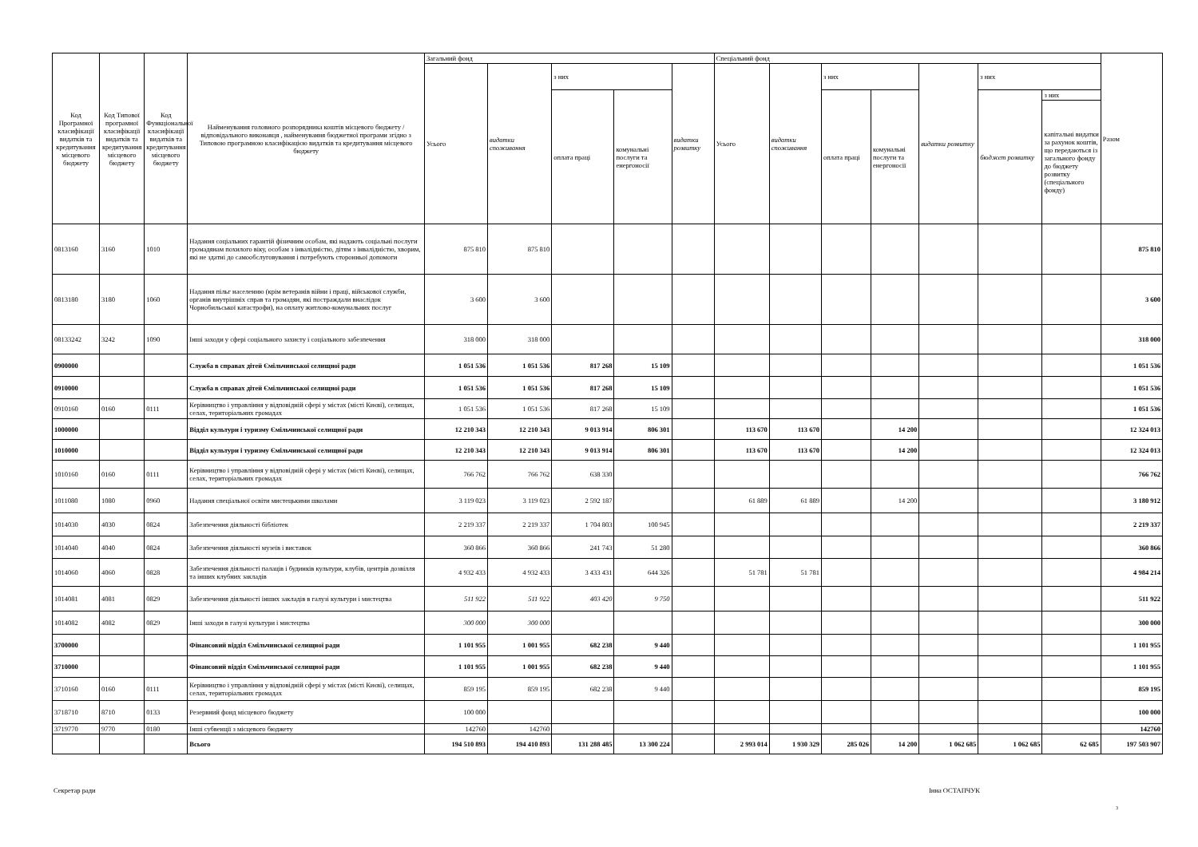| Код Програмної класифікації видатків та кредитування місцевого бюджету | Код Типової програмної класифікації видатків та кредитування місцевого бюджету | Код Функціональної класифікації видатків та кредитування місцевого бюджету | Найменування головного розпорядника коштів місцевого бюджету / відповідального виконавця , найменування бюджетної програми згідно з Типовою програмною класифікацією видатків та кредитування місцевого бюджету | Загальний фонд | | | | | Спеціальний фонд | | | | | | | Разом |
| --- | --- | --- | --- | --- | --- | --- | --- | --- | --- | --- | --- | --- | --- | --- | --- | --- |
| | | | | Усього | видатки споживання | з них | | видатки розвитку | Усього | видатки споживання | з них | | видатки розвитку | з них | | |
| | | | | | | оплата праці | комунальні послуги та енергоносії | | | | оплата праці | комунальні послуги та енергоносії | | бюджет розвитку | з них | |
| | | | | | | | | | | | | | | | капітальні видатки за рахунок коштів, що передаються із загального фонду до бюджету розвитку (спеціального фонду) | |
| 0813160 | 3160 | 1010 | Надання соціальних гарантій фізичним особам, які надають соціальні послуги громадянам похилого віку, особам з інвалідністю, дітям з інвалідністю, хворим, які не здатні до самообслуговування і потребують сторонньої допомоги | 875 810 | 875 810 | | | | | | | | | | | 875 810 |
| 0813180 | 3180 | 1060 | Надання пільг населенню (крім ветеранів війни і праці, військової служби, органів внутрішніх справ та громадян, які постраждали внаслідок Чорнобильської катастрофи), на оплату житлово-комунальних послуг | 3 600 | 3 600 | | | | | | | | | | | 3 600 |
| 08133242 | 3242 | 1090 | Інші заходи у сфері соціального захисту і соціального забезпечення | 318 000 | 318 000 | | | | | | | | | | | 318 000 |
| 0900000 | | | Служба в справах дітей Ємільчинської селищної ради | 1 051 536 | 1 051 536 | 817 268 | 15 109 | | | | | | | | | 1 051 536 |
| 0910000 | | | Служба в справах дітей Ємільчинської селищної ради | 1 051 536 | 1 051 536 | 817 268 | 15 109 | | | | | | | | | 1 051 536 |
| 0910160 | 0160 | 0111 | Керівництво і управління у відповідній сфері у містах (місті Києві), селищах, селах, територіальних громадах | 1 051 536 | 1 051 536 | 817 268 | 15 109 | | | | | | | | | 1 051 536 |
| 1000000 | | | Відділ культури і туризму Ємільчинської селищної ради | 12 210 343 | 12 210 343 | 9 013 914 | 806 301 | | 113 670 | 113 670 | | 14 200 | | | | 12 324 013 |
| 1010000 | | | Відділ культури і туризму Ємільчинської селищної ради | 12 210 343 | 12 210 343 | 9 013 914 | 806 301 | | 113 670 | 113 670 | | 14 200 | | | | 12 324 013 |
| 1010160 | 0160 | 0111 | Керівництво і управління у відповідній сфері у містах (місті Києві), селищах, селах, територіальних громадах | 766 762 | 766 762 | 638 330 | | | | | | | | | | 766 762 |
| 1011080 | 1080 | 0960 | Надання спеціальної освіти мистецькими школами | 3 119 023 | 3 119 023 | 2 592 187 | | | 61 889 | 61 889 | | 14 200 | | | | 3 180 912 |
| 1014030 | 4030 | 0824 | Забезпечення діяльності бібліотек | 2 219 337 | 2 219 337 | 1 704 803 | 100 945 | | | | | | | | | 2 219 337 |
| 1014040 | 4040 | 0824 | Забезпечення діяльності музеїв і виставок | 360 866 | 360 866 | 241 743 | 51 280 | | | | | | | | | 360 866 |
| 1014060 | 4060 | 0828 | Забезпечення діяльності палаців і будинків культури, клубів, центрів дозвілля та інших клубних закладів | 4 932 433 | 4 932 433 | 3 433 431 | 644 326 | | 51 781 | 51 781 | | | | | | 4 984 214 |
| 1014081 | 4081 | 0829 | Забезпечення діяльності інших закладів в галузі культури і мистецтва | 511 922 | 511 922 | 403 420 | 9 750 | | | | | | | | | 511 922 |
| 1014082 | 4082 | 0829 | Інші заходи в галузі культури і мистецтва | 300 000 | 300 000 | | | | | | | | | | | 300 000 |
| 3700000 | | | Фінансовий відділ Ємільчинської селищної ради | 1 101 955 | 1 001 955 | 682 238 | 9 440 | | | | | | | | | 1 101 955 |
| 3710000 | | | Фінансовий відділ Ємільчинської селищної ради | 1 101 955 | 1 001 955 | 682 238 | 9 440 | | | | | | | | | 1 101 955 |
| 3710160 | 0160 | 0111 | Керівництво і управління у відповідній сфері у містах (місті Києві), селищах, селах, територіальних громадах | 859 195 | 859 195 | 682 238 | 9 440 | | | | | | | | | 859 195 |
| 3718710 | 8710 | 0133 | Резервний фонд місцевого бюджету | 100 000 | | | | | | | | | | | | 100 000 |
| 3719770 | 9770 | 0180 | Інші субвенції з місцевого бюджету | 142760 | 142760 | | | | | | | | | | | 142760 |
| | | | Всього | 194 510 893 | 194 410 893 | 131 288 485 | 13 300 224 | | 2 993 014 | 1 930 329 | 285 026 | 14 200 | 1 062 685 | 1 062 685 | 62 685 | 197 503 907 |
Секретар ради Інна ОСТАПЧУК
3